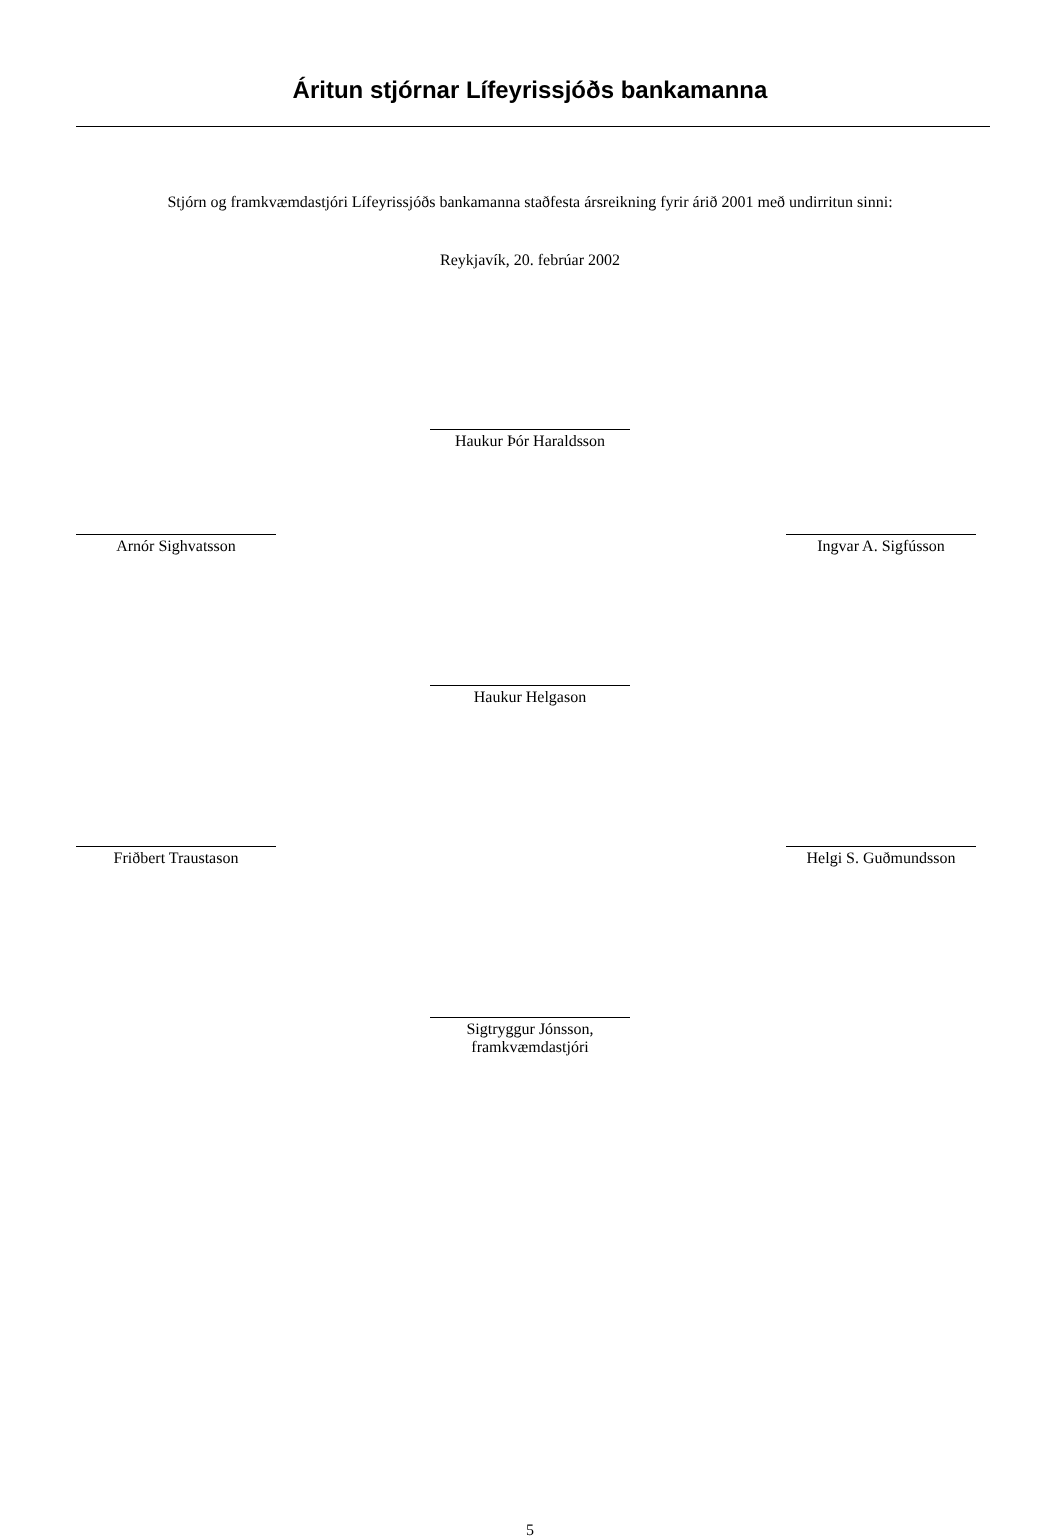Áritun stjórnar Lífeyrissjóðs bankamanna
Stjórn og framkvæmdastjóri Lífeyrissjóðs bankamanna staðfesta ársreikning fyrir árið 2001 með undirritun sinni:
Reykjavík, 20. febrúar 2002
Haukur Þór Haraldsson
Arnór Sighvatsson Ingvar A. Sigfússon
Haukur Helgason
Friðbert Traustason Helgi S. Guðmundsson
Sigtryggur Jónsson,
framkvæmdastjóri
5